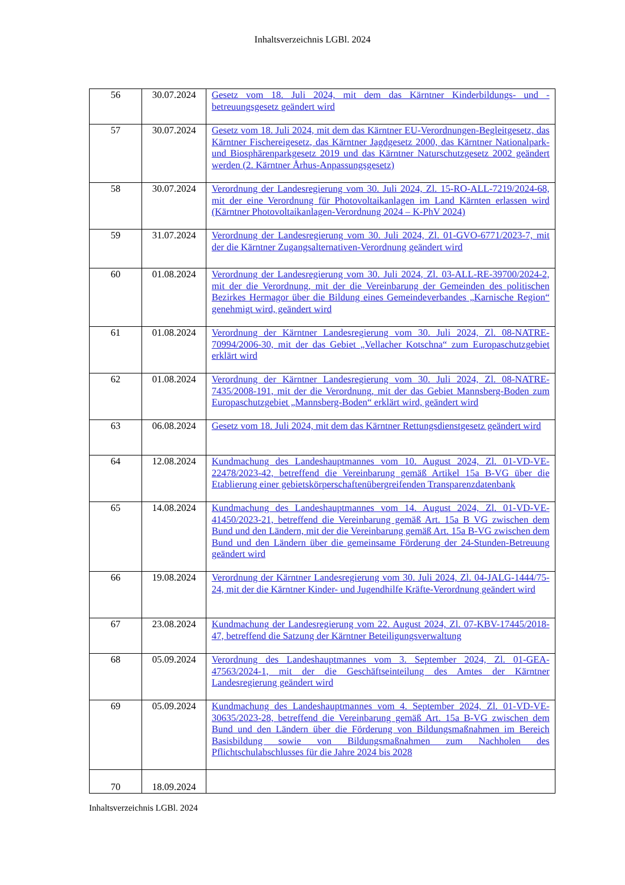Inhaltsverzeichnis LGBl. 2024
| 56 | 30.07.2024 | Gesetz vom 18. Juli 2024, mit dem das Kärntner Kinderbildungs- und -betreuungsgesetz geändert wird |
| 57 | 30.07.2024 | Gesetz vom 18. Juli 2024, mit dem das Kärntner EU-Verordnungen-Begleitgesetz, das Kärntner Fischereigesetz, das Kärntner Jagdgesetz 2000, das Kärntner Nationalpark- und Biosphärenparkgesetz 2019 und das Kärntner Naturschutzgesetz 2002 geändert werden (2. Kärntner Århus-Anpassungsgesetz) |
| 58 | 30.07.2024 | Verordnung der Landesregierung vom 30. Juli 2024, Zl. 15-RO-ALL-7219/2024-68, mit der eine Verordnung für Photovoltaikanlagen im Land Kärnten erlassen wird (Kärntner Photovoltaikanlagen-Verordnung 2024 – K-PhV 2024) |
| 59 | 31.07.2024 | Verordnung der Landesregierung vom 30. Juli 2024, Zl. 01-GVO-6771/2023-7, mit der die Kärntner Zugangsalternativen-Verordnung geändert wird |
| 60 | 01.08.2024 | Verordnung der Landesregierung vom 30. Juli 2024, Zl. 03-ALL-RE-39700/2024-2, mit der die Verordnung, mit der die Vereinbarung der Gemeinden des politischen Bezirkes Hermagor über die Bildung eines Gemeindeverbandes „Karnische Region“ genehmigt wird, geändert wird |
| 61 | 01.08.2024 | Verordnung der Kärntner Landesregierung vom 30. Juli 2024, Zl. 08-NATRE-70994/2006-30, mit der das Gebiet „Vellacher Kotschna“ zum Europaschutzgebiet erklärt wird |
| 62 | 01.08.2024 | Verordnung der Kärntner Landesregierung vom 30. Juli 2024, Zl. 08-NATRE-7435/2008-191, mit der die Verordnung, mit der das Gebiet Mannsberg-Boden zum Europaschutzgebiet „Mannsberg-Boden“ erklärt wird, geändert wird |
| 63 | 06.08.2024 | Gesetz vom 18. Juli 2024, mit dem das Kärntner Rettungsdienstgesetz geändert wird |
| 64 | 12.08.2024 | Kundmachung des Landeshauptmannes vom 10. August 2024, Zl. 01-VD-VE-22478/2023-42, betreffend die Vereinbarung gemäß Artikel 15a B-VG über die Etablierung einer gebietskörperschaftenübergreifenden Transparenzdatenbank |
| 65 | 14.08.2024 | Kundmachung des Landeshauptmannes vom 14. August 2024, Zl. 01-VD-VE-41450/2023-21, betreffend die Vereinbarung gemäß Art. 15a B VG zwischen dem Bund und den Ländern, mit der die Vereinbarung gemäß Art. 15a B-VG zwischen dem Bund und den Ländern über die gemeinsame Förderung der 24-Stunden-Betreuung geändert wird |
| 66 | 19.08.2024 | Verordnung der Kärntner Landesregierung vom 30. Juli 2024, Zl. 04-JALG-1444/75-24, mit der die Kärntner Kinder- und Jugendhilfe Kräfte-Verordnung geändert wird |
| 67 | 23.08.2024 | Kundmachung der Landesregierung vom 22. August 2024, Zl. 07-KBV-17445/2018-47, betreffend die Satzung der Kärntner Beteiligungsverwaltung |
| 68 | 05.09.2024 | Verordnung des Landeshauptmannes vom 3. September 2024, Zl. 01-GEA-47563/2024-1, mit der die Geschäftseinteilung des Amtes der Kärntner Landesregierung geändert wird |
| 69 | 05.09.2024 | Kundmachung des Landeshauptmannes vom 4. September 2024, Zl. 01-VD-VE-30635/2023-28, betreffend die Vereinbarung gemäß Art. 15a B-VG zwischen dem Bund und den Ländern über die Förderung von Bildungsmaßnahmen im Bereich Basisbildung sowie von Bildungsmaßnahmen zum Nachholen des Pflichtschulabschlusses für die Jahre 2024 bis 2028 |
| 70 | 18.09.2024 | |
Inhaltsverzeichnis LGBl. 2024